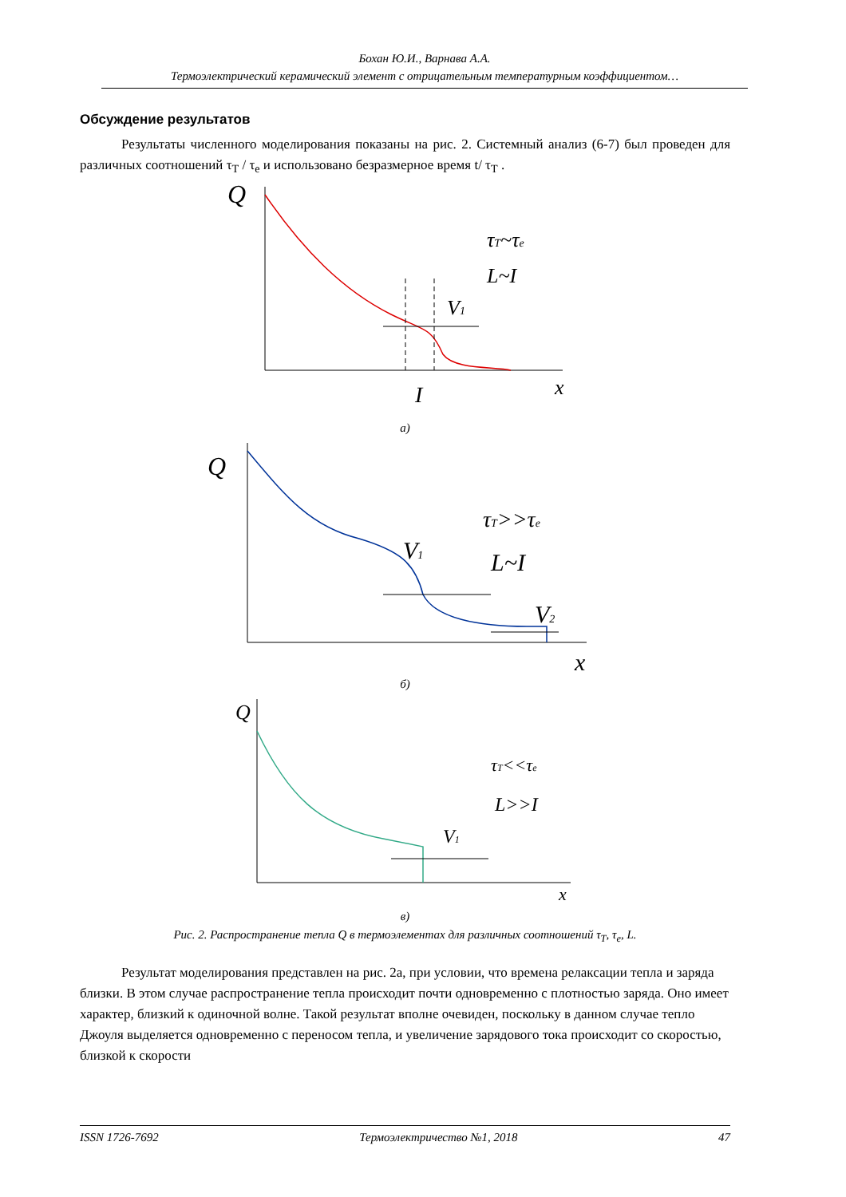Бохан Ю.И., Варнава А.А.
Термоэлектрический керамический элемент с отрицательным температурным коэффициентом…
Обсуждение результатов
Результаты численного моделирования показаны на рис. 2. Системный анализ (6-7) был проведен для различных соотношений τ<sub>T</sub> / τ<sub>e</sub> и использовано безразмерное время t/ τ<sub>T</sub> .
Q
τT~τe
L~I
V1
I
x
а)
Q
τT>>τe
L~I
V1
V2
x
б)
Q
τT<<τe
L>>I
V1
x
в)
Рис. 2. Распространение тепла Q в термоэлементах для различных соотношений τ<sub>T</sub>, τ<sub>e</sub>, L.
Результат моделирования представлен на рис. 2а, при условии, что времена релаксации тепла и заряда близки. В этом случае распространение тепла происходит почти одновременно с плотностью заряда. Оно имеет характер, близкий к одиночной волне. Такой результат вполне очевиден, поскольку в данном случае тепло Джоуля выделяется одновременно с переносом тепла, и увеличение зарядового тока происходит со скоростью, близкой к скорости
ISSN 1726-7692 Термоэлектричество №1, 2018 47